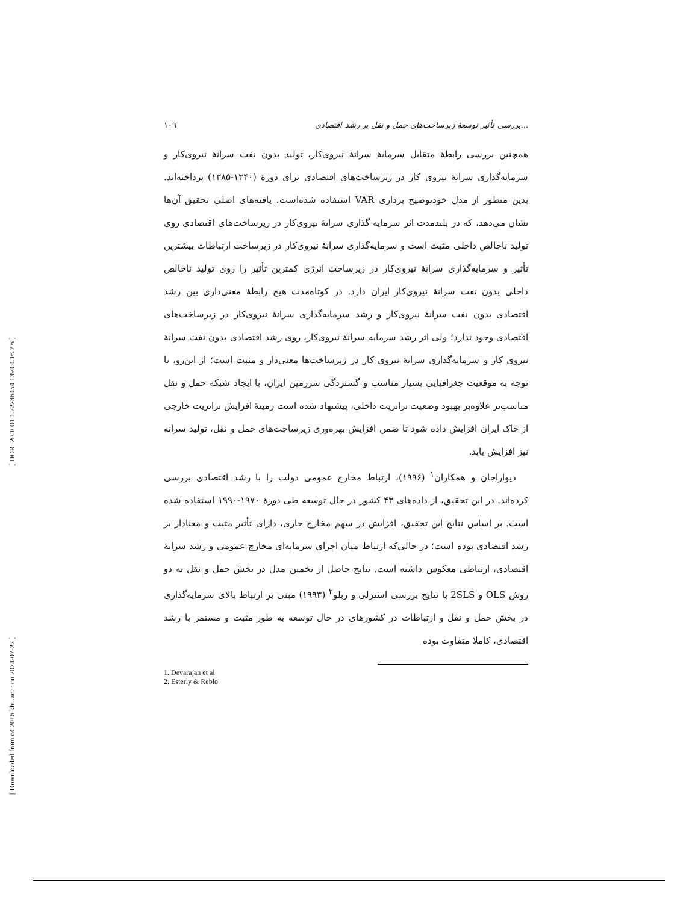[ DOR: 20.1001.1.22286454.1393.4.16.7.6 ]
[ Downloaded from c4i2016.khu.ac.ir on 2024-07-22 ]
۱۰۹ بررسی تأثیر توسعهٔ زیرساخت‌های حمل و نقل بر رشد اقتصادی...
همچنین بررسی رابطهٔ متقابل سرمایهٔ سرانهٔ نیروی‌کار، تولید بدون نفت سرانهٔ نیروی‌کار و سرمایه‌گذاری سرانهٔ نیروی کار در زیرساخت‌های اقتصادی برای دورهٔ (۱۳۴۰-۱۳۸۵) پرداخته‌اند. بدین منظور از مدل خودتوضیح برداری VAR استفاده شده‌است. یافته‌های اصلی تحقیق آن‌ها نشان می‌دهد، که در بلندمدت اثر سرمایه گذاری سرانهٔ نیروی‌کار در زیرساخت‌های اقتصادی روی تولید ناخالص داخلی مثبت است و سرمایه‌گذاری سرانهٔ نیروی‌کار در زیرساخت ارتباطات بیشترین تأثیر و سرمایه‌گذاری سرانهٔ نیروی‌کار در زیرساخت انرژی کمترین تأثیر را روی تولید ناخالص داخلی بدون نفت سرانهٔ نیروی‌کار ایران دارد. در کوتاه‌مدت هیچ رابطهٔ معنی‌داری بین رشد اقتصادی بدون نفت سرانهٔ نیروی‌کار و رشد سرمایه‌گذاری سرانهٔ نیروی‌کار در زیرساخت‌های اقتصادی وجود ندارد؛ ولی اثر رشد سرمایه سرانهٔ نیروی‌کار، روی رشد اقتصادی بدون نفت سرانهٔ نیروی کار و سرمایه‌گذاری سرانهٔ نیروی کار در زیرساخت‌ها معنی‌دار و مثبت است؛ از این‌رو، با توجه به موقعیت جغرافیایی بسیار مناسب و گستردگی سرزمین ایران، با ایجاد شبکه حمل و نقل مناسب‌تر علاوه‌بر بهبود وضعیت ترانزیت داخلی، پیشنهاد شده است زمینهٔ افزایش ترانزیت خارجی از خاک ایران افزایش داده شود تا ضمن افزایش بهره‌وری زیرساخت‌های حمل و نقل، تولید سرانه نیز افزایش یابد.
دیواراجان و همکاران<sup>۱</sup> (۱۹۹۶)، ارتباط مخارج عمومی دولت را با رشد اقتصادی بررسی کرده‌اند. در این تحقیق، از داده‌های ۴۳ کشور در حال توسعه طی دورهٔ ۱۹۷۰-۱۹۹۰ استفاده شده است. بر اساس نتایج این تحقیق، افزایش در سهم مخارج جاری، دارای تأثیر مثبت و معنادار بر رشد اقتصادی بوده است؛ در حالی‌که ارتباط میان اجزای سرمایه‌ای مخارج عمومی و رشد سرانهٔ اقتصادی، ارتباطی معکوس داشته است. نتایج حاصل از تخمین مدل در بخش حمل و نقل به دو روش OLS و 2SLS با نتایج بررسی استرلی و ربلو<sup>۲</sup> (۱۹۹۳) مبنی بر ارتباط بالای سرمایه‌گذاری در بخش حمل و نقل و ارتباطات در کشورهای در حال توسعه به طور مثبت و مستمر با رشد اقتصادی، کاملا متفاوت بوده
1. Devarajan et al
2. Esterly & Reblo